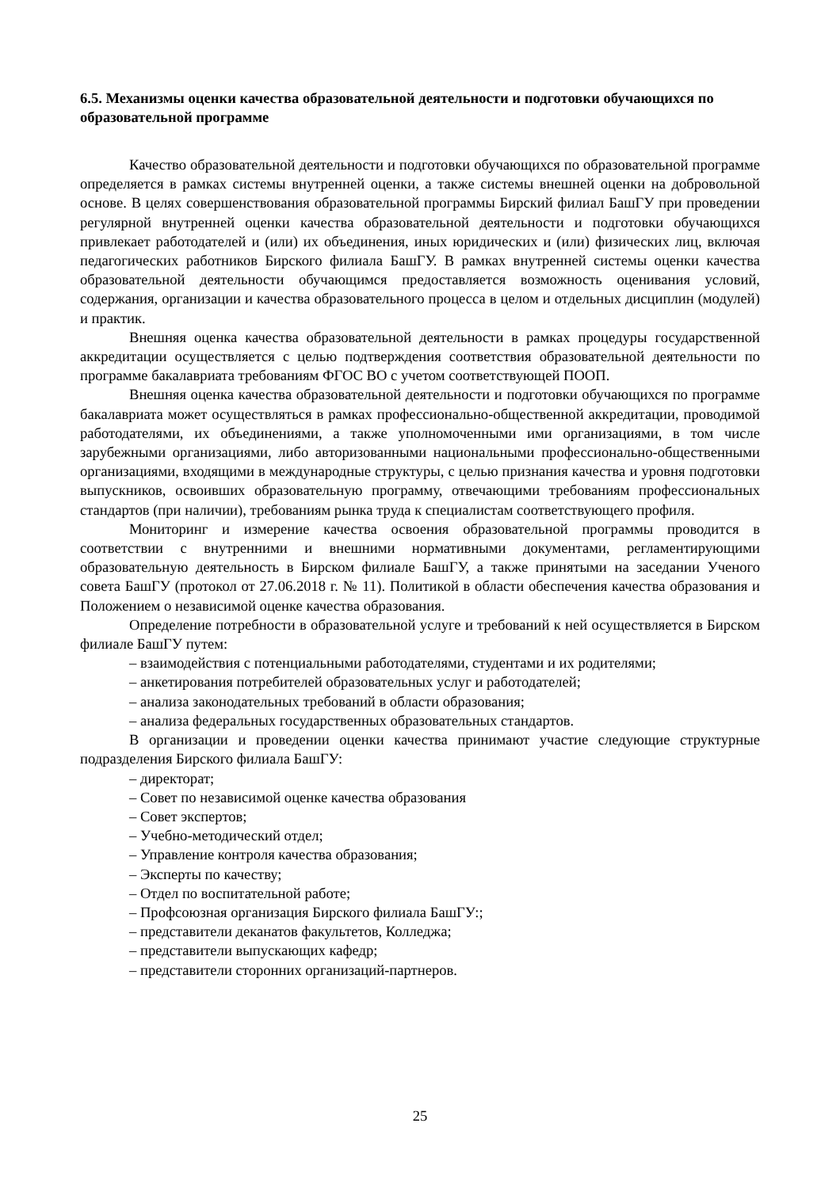6.5. Механизмы оценки качества образовательной деятельности и подготовки обучающихся по образовательной программе
Качество образовательной деятельности и подготовки обучающихся по образовательной программе определяется в рамках системы внутренней оценки, а также системы внешней оценки на добровольной основе. В целях совершенствования образовательной программы Бирский филиал БашГУ при проведении регулярной внутренней оценки качества образовательной деятельности и подготовки обучающихся привлекает работодателей и (или) их объединения, иных юридических и (или) физических лиц, включая педагогических работников Бирского филиала БашГУ. В рамках внутренней системы оценки качества образовательной деятельности обучающимся предоставляется возможность оценивания условий, содержания, организации и качества образовательного процесса в целом и отдельных дисциплин (модулей) и практик.
Внешняя оценка качества образовательной деятельности в рамках процедуры государственной аккредитации осуществляется с целью подтверждения соответствия образовательной деятельности по программе бакалавриата требованиям ФГОС ВО с учетом соответствующей ПООП.
Внешняя оценка качества образовательной деятельности и подготовки обучающихся по программе бакалавриата может осуществляться в рамках профессионально-общественной аккредитации, проводимой работодателями, их объединениями, а также уполномоченными ими организациями, в том числе зарубежными организациями, либо авторизованными национальными профессионально-общественными организациями, входящими в международные структуры, с целью признания качества и уровня подготовки выпускников, освоивших образовательную программу, отвечающими требованиям профессиональных стандартов (при наличии), требованиям рынка труда к специалистам соответствующего профиля.
Мониторинг и измерение качества освоения образовательной программы проводится в соответствии с внутренними и внешними нормативными документами, регламентирующими образовательную деятельность в Бирском филиале БашГУ, а также принятыми на заседании Ученого совета БашГУ (протокол от 27.06.2018 г. № 11). Политикой в области обеспечения качества образования и Положением о независимой оценке качества образования.
Определение потребности в образовательной услуге и требований к ней осуществляется в Бирском филиале БашГУ путем:
– взаимодействия с потенциальными работодателями, студентами и их родителями;
– анкетирования потребителей образовательных услуг и работодателей;
– анализа законодательных требований в области образования;
– анализа федеральных государственных образовательных стандартов.
В организации и проведении оценки качества принимают участие следующие структурные подразделения Бирского филиала БашГУ:
– директорат;
– Совет по независимой оценке качества образования
– Совет экспертов;
– Учебно-методический отдел;
– Управление контроля качества образования;
– Эксперты по качеству;
– Отдел по воспитательной работе;
– Профсоюзная организация Бирского филиала БашГУ:;
– представители деканатов факультетов, Колледжа;
– представители выпускающих кафедр;
– представители сторонних организаций-партнеров.
25